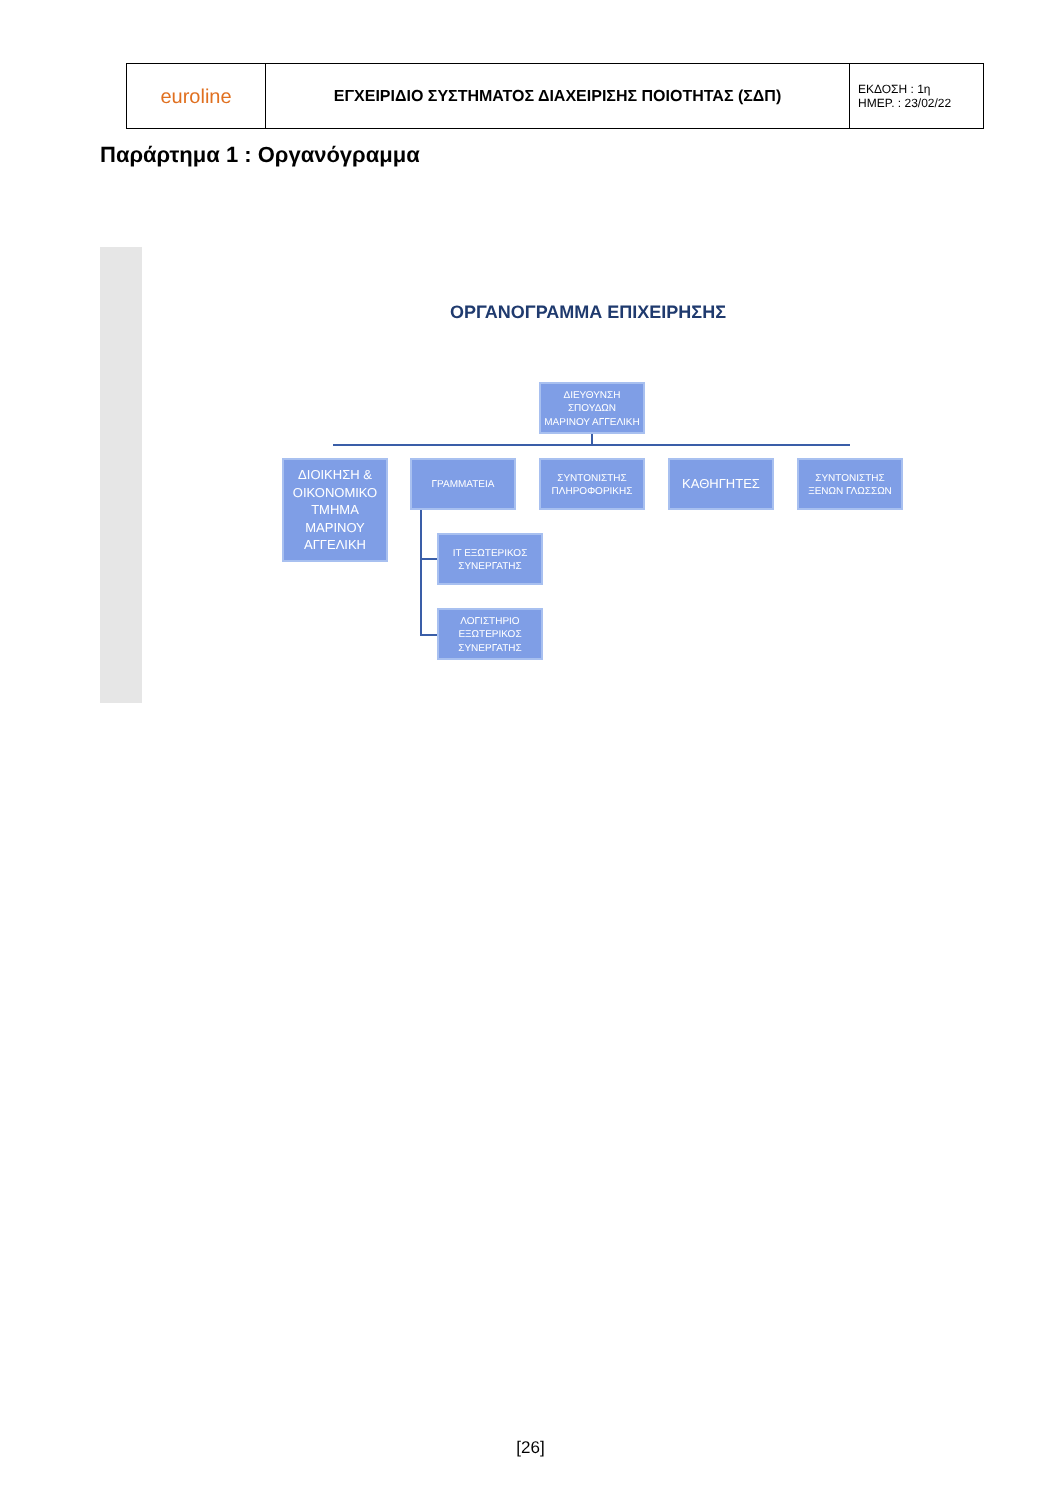| euroline | ΕΓΧΕΙΡΙΔΙΟ ΣΥΣΤΗΜΑΤΟΣ ΔΙΑΧΕΙΡΙΣΗΣ ΠΟΙΟΤΗΤΑΣ (ΣΔΠ) | ΕΚΔΟΣΗ : 1η ΗΜΕΡ. : 23/02/22 |
Παράρτημα 1 : Οργανόγραμμα
ΟΡΓΑΝΟΓΡΑΜΜΑ ΕΠΙΧΕΙΡΗΣΗΣ
ΔΙΕΥΘΥΝΣΗ
ΣΠΟΥΔΩΝ
ΜΑΡΙΝΟΥ ΑΓΓΕΛΙΚΗ
ΔΙΟΙΚΗΣΗ & ΟΙΚΟΝΟΜΙΚΟ ΤΜΗΜΑ
ΜΑΡΙΝΟΥ ΑΓΓΕΛΙΚΗ
ΓΡΑΜΜΑΤΕΙΑ
ΣΥΝΤΟΝΙΣΤΗΣ ΠΛΗΡΟΦΟΡΙΚΗΣ
ΚΑΘΗΓΗΤΕΣ
ΣΥΝΤΟΝΙΣΤΗΣ ΞΕΝΩΝ ΓΛΩΣΣΩΝ
ΙΤ ΕΞΩΤΕΡΙΚΟΣ ΣΥΝΕΡΓΑΤΗΣ
ΛΟΓΙΣΤΗΡΙΟ ΕΞΩΤΕΡΙΚΟΣ ΣΥΝΕΡΓΑΤΗΣ
[26]